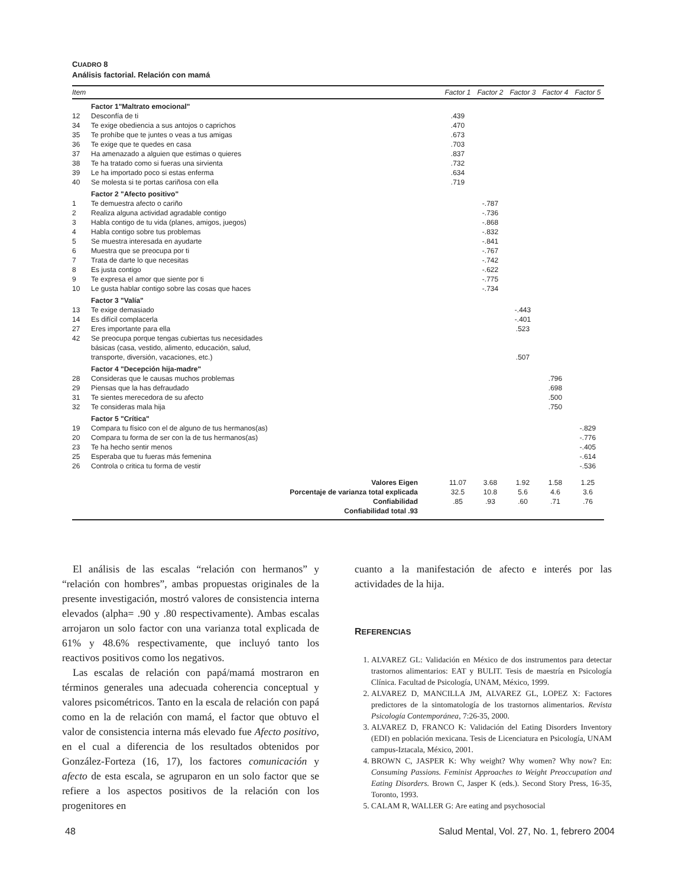CUADRO 8
Análisis factorial. Relación con mamá
| Item | | Factor 1 | Factor 2 | Factor 3 | Factor 4 | Factor 5 |
| --- | --- | --- | --- | --- | --- | --- |
| | Factor 1"Maltrato emocional" | | | | | |
| 12 | Desconfía de ti | .439 | | | | |
| 34 | Te exige obediencia a sus antojos o caprichos | .470 | | | | |
| 35 | Te prohíbe que te juntes o veas a tus amigas | .673 | | | | |
| 36 | Te exige que te quedes en casa | .703 | | | | |
| 37 | Ha amenazado a alguien que estimas o quieres | .837 | | | | |
| 38 | Te ha tratado como si fueras una sirvienta | .732 | | | | |
| 39 | Le ha importado poco si estas enferma | .634 | | | | |
| 40 | Se molesta si te portas cariñosa con ella | .719 | | | | |
| | Factor 2 "Afecto positivo" | | | | | |
| 1 | Te demuestra afecto o cariño | | -.787 | | | |
| 2 | Realiza alguna actividad agradable contigo | | -.736 | | | |
| 3 | Habla contigo de tu vida (planes, amigos, juegos) | | -.868 | | | |
| 4 | Habla contigo sobre tus problemas | | -.832 | | | |
| 5 | Se muestra interesada en ayudarte | | -.841 | | | |
| 6 | Muestra que se preocupa por ti | | -.767 | | | |
| 7 | Trata de darte lo que necesitas | | -.742 | | | |
| 8 | Es justa contigo | | -.622 | | | |
| 9 | Te expresa el amor que siente por ti | | -.775 | | | |
| 10 | Le gusta hablar contigo sobre las cosas que haces | | -.734 | | | |
| | Factor 3 "Valía" | | | | | |
| 13 | Te exige demasiado | | | -.443 | | |
| 14 | Es difícil complacerla | | | -.401 | | |
| 27 | Eres importante para ella | | | .523 | | |
| 42 | Se preocupa porque tengas cubiertas tus necesidades básicas (casa, vestido, alimento, educación, salud, transporte, diversión, vacaciones, etc.) | | | .507 | | |
| | Factor 4 "Decepción hija-madre" | | | | | |
| 28 | Consideras que le causas muchos problemas | | | | .796 | |
| 29 | Piensas que la has defraudado | | | | .698 | |
| 31 | Te sientes merecedora de su afecto | | | | .500 | |
| 32 | Te consideras mala hija | | | | .750 | |
| | Factor 5 "Crítica" | | | | | |
| 19 | Compara tu físico con el de alguno de tus hermanos(as) | | | | | -.829 |
| 20 | Compara tu forma de ser con la de tus hermanos(as) | | | | | -.776 |
| 23 | Te ha hecho sentir menos | | | | | -.405 |
| 25 | Esperaba que tu fueras más femenina | | | | | -.614 |
| 26 | Controla o critica tu forma de vestir | | | | | -.536 |
| Valores Eigen | | 11.07 | 3.68 | 1.92 | 1.58 | 1.25 |
| Porcentaje de varianza total explicada | | 32.5 | 10.8 | 5.6 | 4.6 | 3.6 |
| Confiabilidad | | .85 | .93 | .60 | .71 | .76 |
| Confiabilidad total .93 | | | | | | |
El análisis de las escalas “relación con hermanos” y “relación con hombres”, ambas propuestas originales de la presente investigación, mostró valores de consistencia interna elevados (alpha= .90 y .80 respectivamente). Ambas escalas arrojaron un solo factor con una varianza total explicada de 61% y 48.6% respectivamente, que incluyó tanto los reactivos positivos como los negativos.
Las escalas de relación con papá/mamá mostraron en términos generales una adecuada coherencia conceptual y valores psicométricos. Tanto en la escala de relación con papá como en la de relación con mamá, el factor que obtuvo el valor de consistencia interna más elevado fue Afecto positivo, en el cual a diferencia de los resultados obtenidos por González-Forteza (16, 17), los factores comunicación y afecto de esta escala, se agruparon en un solo factor que se refiere a los aspectos positivos de la relación con los progenitores en
cuanto a la manifestación de afecto e interés por las actividades de la hija.
REFERENCIAS
1. ALVAREZ GL: Validación en México de dos instrumentos para detectar trastornos alimentarios: EAT y BULIT. Tesis de maestría en Psicología Clínica. Facultad de Psicología, UNAM, México, 1999.
2. ALVAREZ D, MANCILLA JM, ALVAREZ GL, LOPEZ X: Factores predictores de la sintomatología de los trastornos alimentarios. Revista Psicología Contemporánea, 7:26-35, 2000.
3. ALVAREZ D, FRANCO K: Validación del Eating Disorders Inventory (EDI) en población mexicana. Tesis de Licenciatura en Psicología, UNAM campus-Iztacala, México, 2001.
4. BROWN C, JASPER K: Why weight? Why women? Why now? En: Consuming Passions. Feminist Approaches to Weight Preoccupation and Eating Disorders. Brown C, Jasper K (eds.). Second Story Press, 16-35, Toronto, 1993.
5. CALAM R, WALLER G: Are eating and psychosocial
48 Salud Mental, Vol. 27, No. 1, febrero 2004